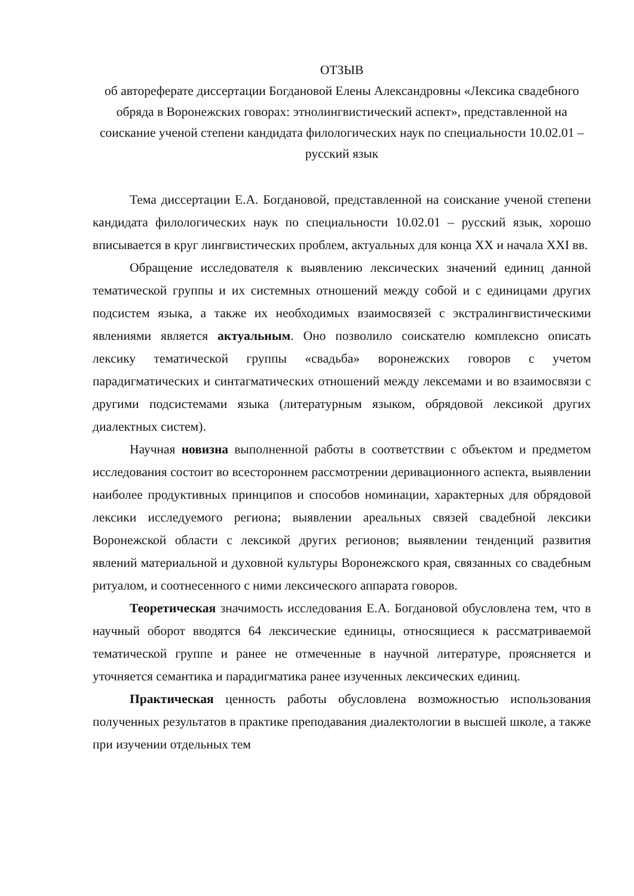ОТЗЫВ
об автореферате диссертации Богдановой Елены Александровны «Лексика свадебного обряда в Воронежских говорах: этнолингвистический аспект», представленной на соискание ученой степени кандидата филологических наук по специальности 10.02.01 – русский язык
Тема диссертации Е.А. Богдановой, представленной на соискание ученой степени кандидата филологических наук по специальности 10.02.01 – русский язык, хорошо вписывается в круг лингвистических проблем, актуальных для конца XX и начала XXI вв.
Обращение исследователя к выявлению лексических значений единиц данной тематической группы и их системных отношений между собой и с единицами других подсистем языка, а также их необходимых взаимосвязей с экстралингвистическими явлениями является актуальным. Оно позволило соискателю комплексно описать лексику тематической группы «свадьба» воронежских говоров с учетом парадигматических и синтагматических отношений между лексемами и во взаимосвязи с другими подсистемами языка (литературным языком, обрядовой лексикой других диалектных систем).
Научная новизна выполненной работы в соответствии с объектом и предметом исследования состоит во всестороннем рассмотрении деривационного аспекта, выявлении наиболее продуктивных принципов и способов номинации, характерных для обрядовой лексики исследуемого региона; выявлении ареальных связей свадебной лексики Воронежской области с лексикой других регионов; выявлении тенденций развития явлений материальной и духовной культуры Воронежского края, связанных со свадебным ритуалом, и соотнесенного с ними лексического аппарата говоров.
Теоретическая значимость исследования Е.А. Богдановой обусловлена тем, что в научный оборот вводятся 64 лексические единицы, относящиеся к рассматриваемой тематической группе и ранее не отмеченные в научной литературе, проясняется и уточняется семантика и парадигматика ранее изученных лексических единиц.
Практическая ценность работы обусловлена возможностью использования полученных результатов в практике преподавания диалектологии в высшей школе, а также при изучении отдельных тем